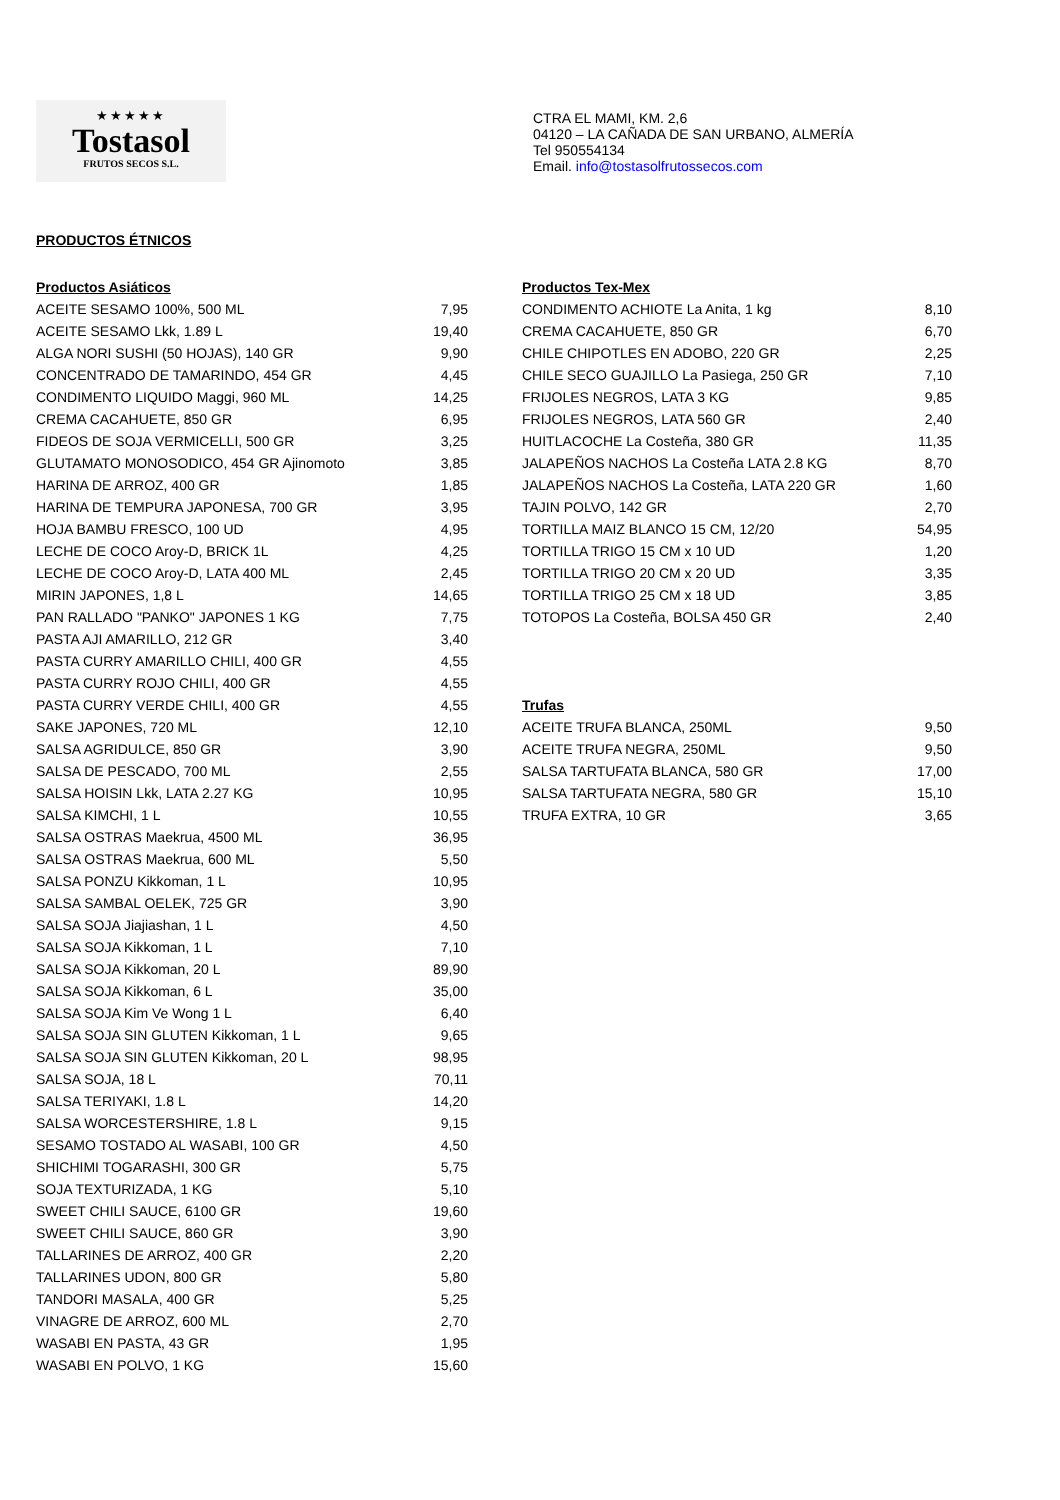★★★★★
Tostasol
FRUTOS SECOS S.L.
CTRA EL MAMI, KM. 2,6
04120 – LA CAÑADA DE SAN URBANO, ALMERÍA
Tel 950554134
Email. info@tostasolfrutossecos.com
PRODUCTOS ÉTNICOS
| Productos Asiáticos | |
| --- | --- |
| ACEITE SESAMO 100%, 500 ML | 7,95 |
| ACEITE SESAMO Lkk, 1.89 L | 19,40 |
| ALGA NORI SUSHI (50 HOJAS), 140 GR | 9,90 |
| CONCENTRADO DE TAMARINDO, 454 GR | 4,45 |
| CONDIMENTO LIQUIDO Maggi, 960 ML | 14,25 |
| CREMA CACAHUETE, 850 GR | 6,95 |
| FIDEOS DE SOJA VERMICELLI, 500 GR | 3,25 |
| GLUTAMATO MONOSODICO, 454 GR Ajinomoto | 3,85 |
| HARINA DE ARROZ, 400 GR | 1,85 |
| HARINA DE TEMPURA JAPONESA, 700 GR | 3,95 |
| HOJA BAMBU FRESCO, 100 UD | 4,95 |
| LECHE DE COCO Aroy-D, BRICK 1L | 4,25 |
| LECHE DE COCO Aroy-D, LATA 400 ML | 2,45 |
| MIRIN JAPONES, 1,8 L | 14,65 |
| PAN RALLADO "PANKO" JAPONES 1 KG | 7,75 |
| PASTA AJI AMARILLO, 212 GR | 3,40 |
| PASTA CURRY AMARILLO CHILI, 400 GR | 4,55 |
| PASTA CURRY ROJO CHILI, 400 GR | 4,55 |
| PASTA CURRY VERDE CHILI, 400 GR | 4,55 |
| SAKE JAPONES, 720 ML | 12,10 |
| SALSA AGRIDULCE, 850 GR | 3,90 |
| SALSA DE PESCADO, 700 ML | 2,55 |
| SALSA HOISIN Lkk, LATA 2.27 KG | 10,95 |
| SALSA KIMCHI, 1 L | 10,55 |
| SALSA OSTRAS Maekrua, 4500 ML | 36,95 |
| SALSA OSTRAS Maekrua, 600 ML | 5,50 |
| SALSA PONZU Kikkoman, 1 L | 10,95 |
| SALSA SAMBAL OELEK, 725 GR | 3,90 |
| SALSA SOJA Jiajiashan, 1 L | 4,50 |
| SALSA SOJA Kikkoman, 1 L | 7,10 |
| SALSA SOJA Kikkoman, 20 L | 89,90 |
| SALSA SOJA Kikkoman, 6 L | 35,00 |
| SALSA SOJA Kim Ve Wong 1 L | 6,40 |
| SALSA SOJA SIN GLUTEN Kikkoman, 1 L | 9,65 |
| SALSA SOJA SIN GLUTEN Kikkoman, 20 L | 98,95 |
| SALSA SOJA, 18 L | 70,11 |
| SALSA TERIYAKI, 1.8 L | 14,20 |
| SALSA WORCESTERSHIRE, 1.8 L | 9,15 |
| SESAMO TOSTADO AL WASABI, 100 GR | 4,50 |
| SHICHIMI TOGARASHI, 300 GR | 5,75 |
| SOJA TEXTURIZADA, 1 KG | 5,10 |
| SWEET CHILI SAUCE, 6100 GR | 19,60 |
| SWEET CHILI SAUCE, 860 GR | 3,90 |
| TALLARINES DE ARROZ, 400 GR | 2,20 |
| TALLARINES UDON, 800 GR | 5,80 |
| TANDORI MASALA, 400 GR | 5,25 |
| VINAGRE DE ARROZ, 600 ML | 2,70 |
| WASABI EN PASTA, 43 GR | 1,95 |
| WASABI EN POLVO, 1 KG | 15,60 |
| Productos Tex-Mex | |
| --- | --- |
| CONDIMENTO ACHIOTE La Anita, 1 kg | 8,10 |
| CREMA CACAHUETE, 850 GR | 6,70 |
| CHILE CHIPOTLES EN ADOBO, 220 GR | 2,25 |
| CHILE SECO GUAJILLO La Pasiega, 250 GR | 7,10 |
| FRIJOLES NEGROS, LATA 3 KG | 9,85 |
| FRIJOLES NEGROS, LATA 560 GR | 2,40 |
| HUITLACOCHE La Costeña, 380 GR | 11,35 |
| JALAPEÑOS NACHOS La Costeña LATA 2.8 KG | 8,70 |
| JALAPEÑOS NACHOS La Costeña, LATA 220 GR | 1,60 |
| TAJIN POLVO, 142 GR | 2,70 |
| TORTILLA MAIZ BLANCO 15 CM, 12/20 | 54,95 |
| TORTILLA TRIGO 15 CM x 10 UD | 1,20 |
| TORTILLA TRIGO 20 CM x 20 UD | 3,35 |
| TORTILLA TRIGO 25 CM x 18 UD | 3,85 |
| TOTOPOS La Costeña, BOLSA 450 GR | 2,40 |
| Trufas | |
| --- | --- |
| ACEITE TRUFA BLANCA, 250ML | 9,50 |
| ACEITE TRUFA NEGRA, 250ML | 9,50 |
| SALSA TARTUFATA BLANCA, 580 GR | 17,00 |
| SALSA TARTUFATA NEGRA, 580 GR | 15,10 |
| TRUFA EXTRA, 10 GR | 3,65 |